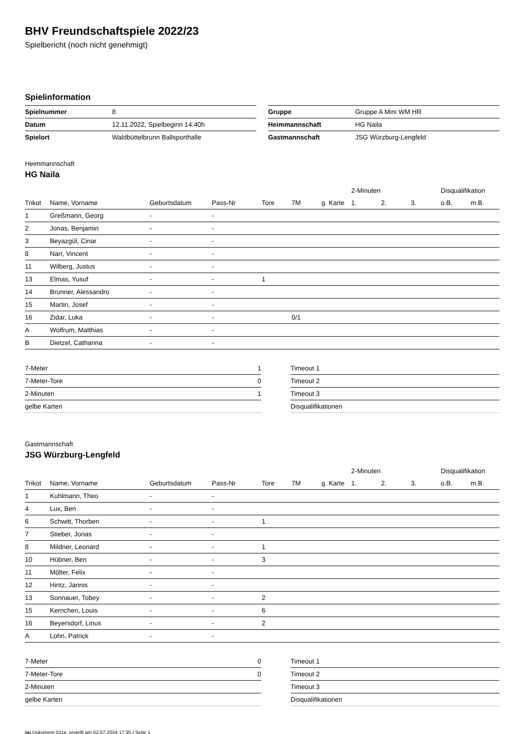BHV Freundschaftspiele 2022/23
Spielbericht (noch nicht genehmigt)
Spielinformation
| Spielnummer | 8 |
| Datum | 12.11.2022, Spielbeginn 14:40h |
| Spielort | Waldbüttelbrunn Ballsporthalle |
| Gruppe | Gruppe A Mini WM HR |
| Heimmannschaft | HG Naila |
| Gastmannschaft | JSG Würzburg-Lengfeld |
Heimmannschaft
HG Naila
| | | | | | | | 2-Minuten | | | Disqualifikation | |
| --- | --- | --- | --- | --- | --- | --- | --- | --- | --- | --- | --- |
| Trikot | Name, Vorname | Geburtsdatum | Pass-Nr | Tore | 7M | g. Karte | 1. | 2. | 3. | o.B. | m.B. |
| 1 | Greßmann, Georg | - | - | | | | | | | | |
| 2 | Jonas, Benjamin | - | - | | | | | | | | |
| 3 | Beyazgül, Cinar | - | - | | | | | | | | |
| 8 | Narr, Vincent | - | - | | | | | | | | |
| 11 | Wilberg, Justus | - | - | | | | | | | | |
| 13 | Elmas, Yusuf | - | - | 1 | | | | | | | |
| 14 | Brunner, Alessandro | - | - | | | | | | | | |
| 15 | Martin, Josef | - | - | | | | | | | | |
| 16 | Zidar, Luka | - | - | | 0/1 | | | | | | |
| A | Wolfrum, Matthias | - | - | | | | | | | | |
| B | Dietzel, Catharina | - | - | | | | | | | | |
| 7-Meter | 1 |
| 7-Meter-Tore | 0 |
| 2-Minuten | 1 |
| gelbe Karten | |
| Timeout 1 |
| Timeout 2 |
| Timeout 3 |
| Disqualifikationen |
Gastmannschaft
JSG Würzburg-Lengfeld
| | | | | | | | 2-Minuten | | | Disqualifikation | |
| --- | --- | --- | --- | --- | --- | --- | --- | --- | --- | --- | --- |
| Trikot | Name, Vorname | Geburtsdatum | Pass-Nr | Tore | 7M | g. Karte | 1. | 2. | 3. | o.B. | m.B. |
| 1 | Kuhlmann, Theo | - | - | | | | | | | | |
| 4 | Lux, Ben | - | - | | | | | | | | |
| 6 | Schwitt, Thorben | - | - | 1 | | | | | | | |
| 7 | Stieber, Jonas | - | - | | | | | | | | |
| 8 | Mildner, Leonard | - | - | 1 | | | | | | | |
| 10 | Hübner, Ben | - | - | 3 | | | | | | | |
| 11 | Mölter, Felix | - | - | | | | | | | | |
| 12 | Hintz, Jannis | - | - | | | | | | | | |
| 13 | Sonnauer, Tobey | - | - | 2 | | | | | | | |
| 15 | Kernchen, Louis | - | - | 6 | | | | | | | |
| 16 | Beyersdorf, Linus | - | - | 2 | | | | | | | |
| A | Lohn, Patrick | - | - | | | | | | | | |
| 7-Meter | 0 |
| 7-Meter-Tore | 0 |
| 2-Minuten | |
| gelbe Karten | |
| Timeout 1 |
| Timeout 2 |
| Timeout 3 |
| Disqualifikationen |
nu.Dokument 011e, erstellt am 02.07.2024 17:35 | Seite 1